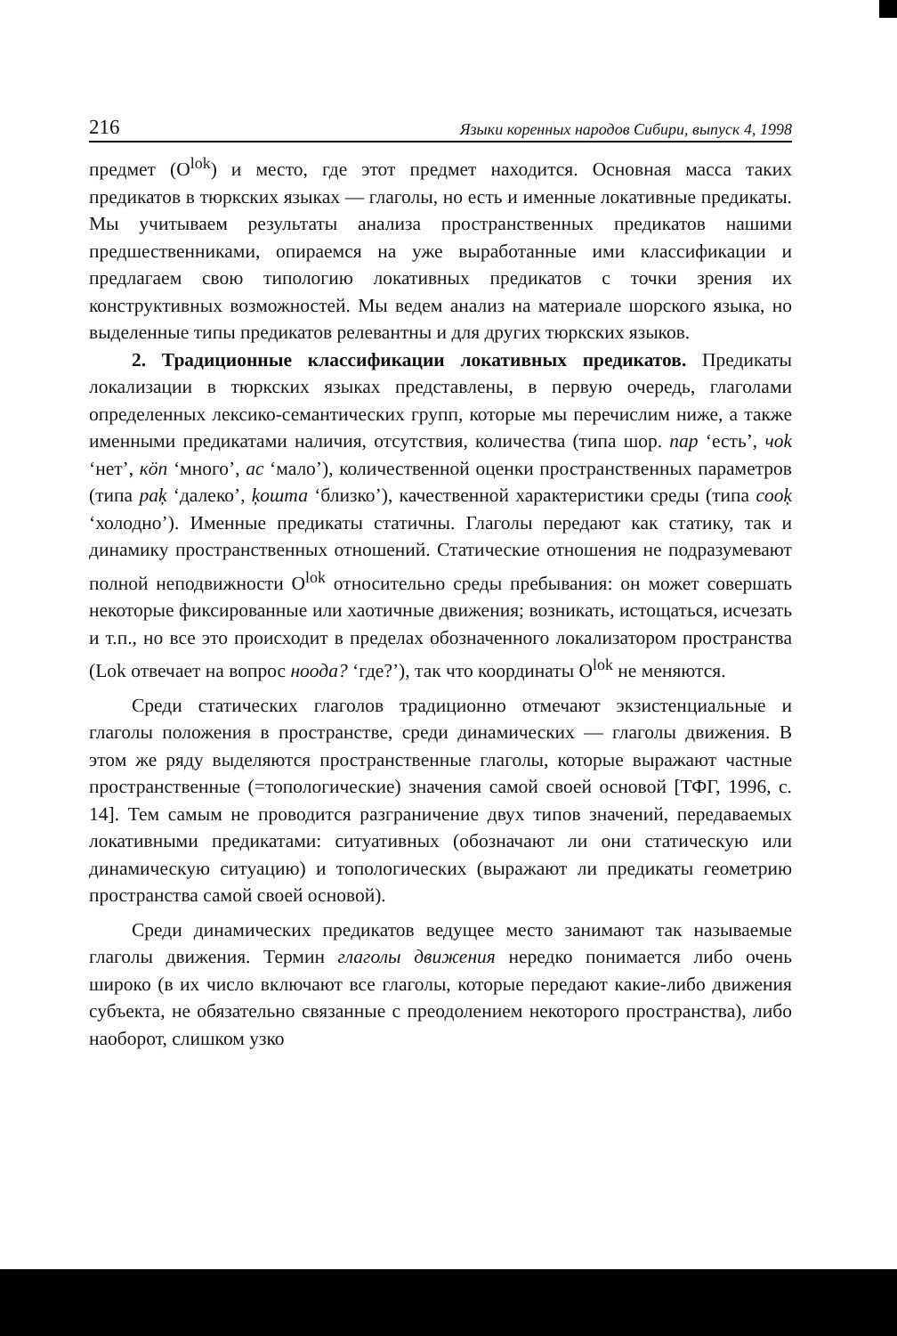216 Языки коренных народов Сибири, выпуск 4, 1998
предмет (O<sup>lok</sup>) и место, где этот предмет находится. Основная масса таких предикатов в тюркских языках — глаголы, но есть и именные локативные предикаты. Мы учитываем результаты анализа пространственных предикатов нашими предшественниками, опираемся на уже выработанные ими классификации и предлагаем свою типологию локативных предикатов с точки зрения их конструктивных возможностей. Мы ведем анализ на материале шорского языка, но выделенные типы предикатов релевантны и для других тюркских языков.
2. Традиционные классификации локативных предикатов. Предикаты локализации в тюркских языках представлены, в первую очередь, глаголами определенных лексико-семантических групп, которые мы перечислим ниже, а также именными предикатами наличия, отсутствия, количества (типа шор. пар ‘есть’, чоk ‘нет’, кöп ‘много’, ас ‘мало’), количественной оценки пространственных параметров (типа paķ ‘далеко’, ķошта ‘близко’), качественной характеристики среды (типа cooķ ‘холодно’). Именные предикаты статичны. Глаголы передают как статику, так и динамику пространственных отношений. Статические отношения не подразумевают полной неподвижности O<sup>lok</sup> относительно среды пребывания: он может совершать некоторые фиксированные или хаотичные движения; возникать, истощаться, исчезать и т.п., но все это происходит в пределах обозначенного локализатором пространства (Lok отвечает на вопрос ноода? ‘где?’), так что координаты O<sup>lok</sup> не меняются.
Среди статических глаголов традиционно отмечают экзистенциальные и глаголы положения в пространстве, среди динамических — глаголы движения. В этом же ряду выделяются пространственные глаголы, которые выражают частные пространственные (=топологические) значения самой своей основой [ТФГ, 1996, с. 14]. Тем самым не проводится разграничение двух типов значений, передаваемых локативными предикатами: ситуативных (обозначают ли они статическую или динамическую ситуацию) и топологических (выражают ли предикаты геометрию пространства самой своей основой).
Среди динамических предикатов ведущее место занимают так называемые глаголы движения. Термин глаголы движения нередко понимается либо очень широко (в их число включают все глаголы, которые передают какие-либо движения субъекта, не обязательно связанные с преодолением некоторого пространства), либо наоборот, слишком узко